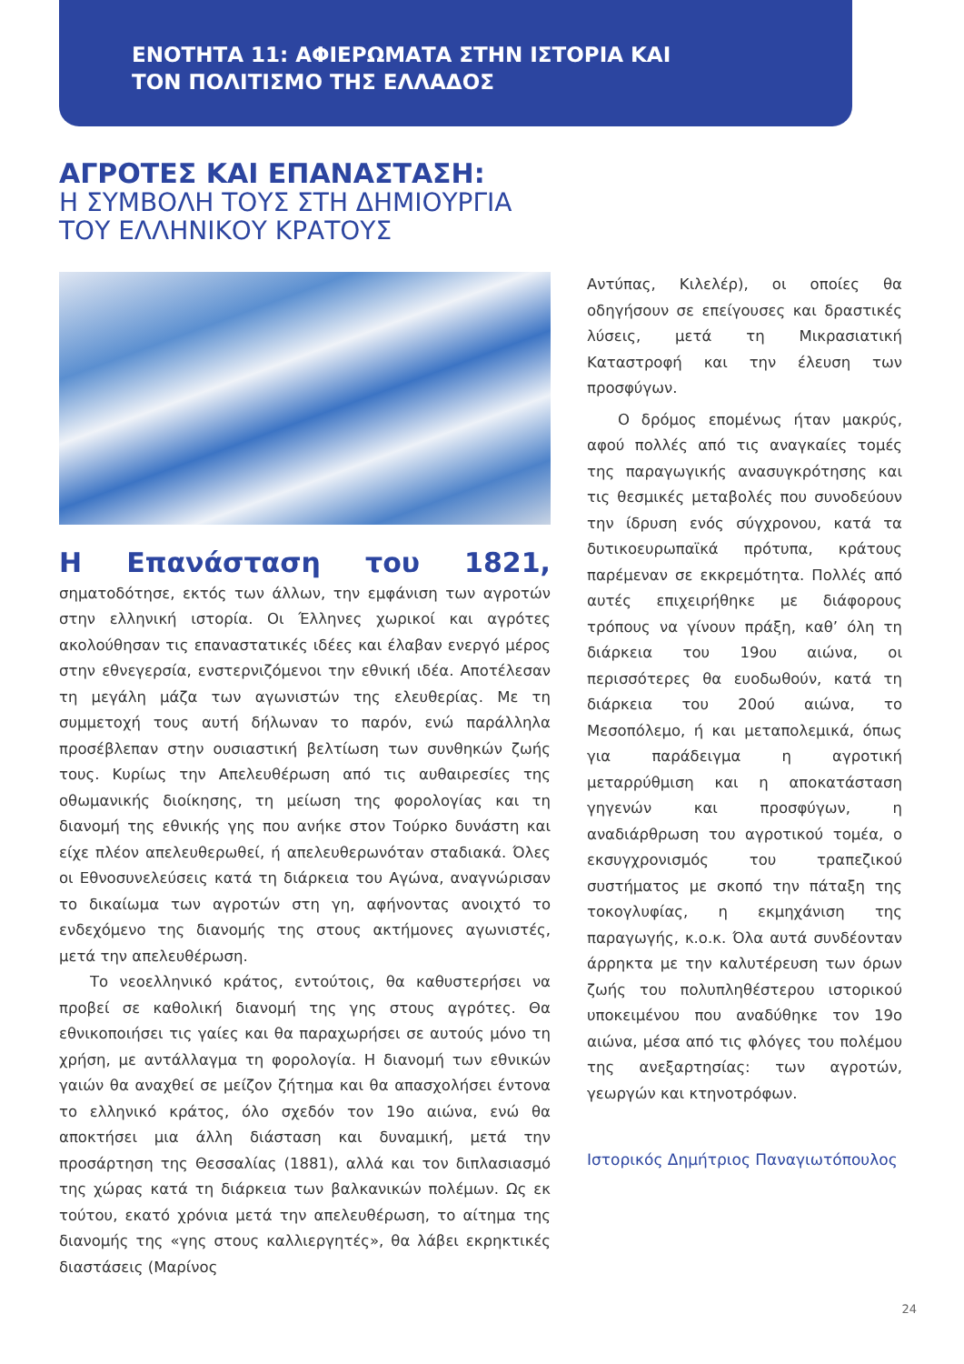ΕΝΟΤΗΤΑ 11: ΑΦΙΕΡΩΜΑΤΑ ΣΤΗΝ ΙΣΤΟΡΙΑ ΚΑΙ
ΤΟΝ ΠΟΛΙΤΙΣΜΟ ΤΗΣ ΕΛΛΑΔΟΣ
ΑΓΡΟΤΕΣ ΚΑΙ ΕΠΑΝΑΣΤΑΣΗ:
Η ΣΥΜΒΟΛΗ ΤΟΥΣ ΣΤΗ ΔΗΜΙΟΥΡΓΙΑ
ΤΟΥ ΕΛΛΗΝΙΚΟΥ ΚΡΑΤΟΥΣ
Η Επανάσταση του 1821, σηματοδότησε, εκτός των άλλων, την εμφάνιση των αγροτών στην ελληνική ιστορία. Οι Έλληνες χωρικοί και αγρότες ακολούθησαν τις επαναστατικές ιδέες και έλαβαν ενεργό μέρος στην εθνεγερσία, ενστερνιζόμενοι την εθνική ιδέα. Αποτέλεσαν τη μεγάλη μάζα των αγωνιστών της ελευθερίας. Με τη συμμετοχή τους αυτή δήλωναν το παρόν, ενώ παράλληλα προσέβλεπαν στην ουσιαστική βελτίωση των συνθηκών ζωής τους. Κυρίως την Απελευθέρωση από τις αυθαιρεσίες της οθωμανικής διοίκησης, τη μείωση της φορολογίας και τη διανομή της εθνικής γης που ανήκε στον Τούρκο δυνάστη και είχε πλέον απελευθερωθεί, ή απελευθερωνόταν σταδιακά. Όλες οι Εθνοσυνελεύσεις κατά τη διάρκεια του Αγώνα, αναγνώρισαν το δικαίωμα των αγροτών στη γη, αφήνοντας ανοιχτό το ενδεχόμενο της διανομής της στους ακτήμονες αγωνιστές, μετά την απελευθέρωση.
Το νεοελληνικό κράτος, εντούτοις, θα καθυστερήσει να προβεί σε καθολική διανομή της γης στους αγρότες. Θα εθνικοποιήσει τις γαίες και θα παραχωρήσει σε αυτούς μόνο τη χρήση, με αντάλλαγμα τη φορολογία. Η διανομή των εθνικών γαιών θα αναχθεί σε μείζον ζήτημα και θα απασχολήσει έντονα το ελληνικό κράτος, όλο σχεδόν τον 19ο αιώνα, ενώ θα αποκτήσει μια άλλη διάσταση και δυναμική, μετά την προσάρτηση της Θεσσαλίας (1881), αλλά και τον διπλασιασμό της χώρας κατά τη διάρκεια των βαλκανικών πολέμων. Ως εκ τούτου, εκατό χρόνια μετά την απελευθέρωση, το αίτημα της διανομής της «γης στους καλλιεργητές», θα λάβει εκρηκτικές διαστάσεις (Μαρίνος
Αντύπας, Κιλελέρ), οι οποίες θα οδηγήσουν σε επείγουσες και δραστικές λύσεις, μετά τη Μικρασιατική Καταστροφή και την έλευση των προσφύγων.
Ο δρόμος επομένως ήταν μακρύς, αφού πολλές από τις αναγκαίες τομές της παραγωγικής ανασυγκρότησης και τις θεσμικές μεταβολές που συνοδεύουν την ίδρυση ενός σύγχρονου, κατά τα δυτικοευρωπαϊκά πρότυπα, κράτους παρέμεναν σε εκκρεμότητα. Πολλές από αυτές επιχειρήθηκε με διάφορους τρόπους να γίνουν πράξη, καθ’ όλη τη διάρκεια του 19ου αιώνα, οι περισσότερες θα ευοδωθούν, κατά τη διάρκεια του 20ού αιώνα, το Μεσοπόλεμο, ή και μεταπολεμικά, όπως για παράδειγμα η αγροτική μεταρρύθμιση και η αποκατάσταση γηγενών και προσφύγων, η αναδιάρθρωση του αγροτικού τομέα, ο εκσυγχρονισμός του τραπεζικού συστήματος με σκοπό την πάταξη της τοκογλυφίας, η εκμηχάνιση της παραγωγής, κ.ο.κ. Όλα αυτά συνδέονταν άρρηκτα με την καλυτέρευση των όρων ζωής του πολυπληθέστερου ιστορικού υποκειμένου που αναδύθηκε τον 19ο αιώνα, μέσα από τις φλόγες του πολέμου της ανεξαρτησίας: των αγροτών, γεωργών και κτηνοτρόφων.
Ιστορικός Δημήτριος Παναγιωτόπουλος
24